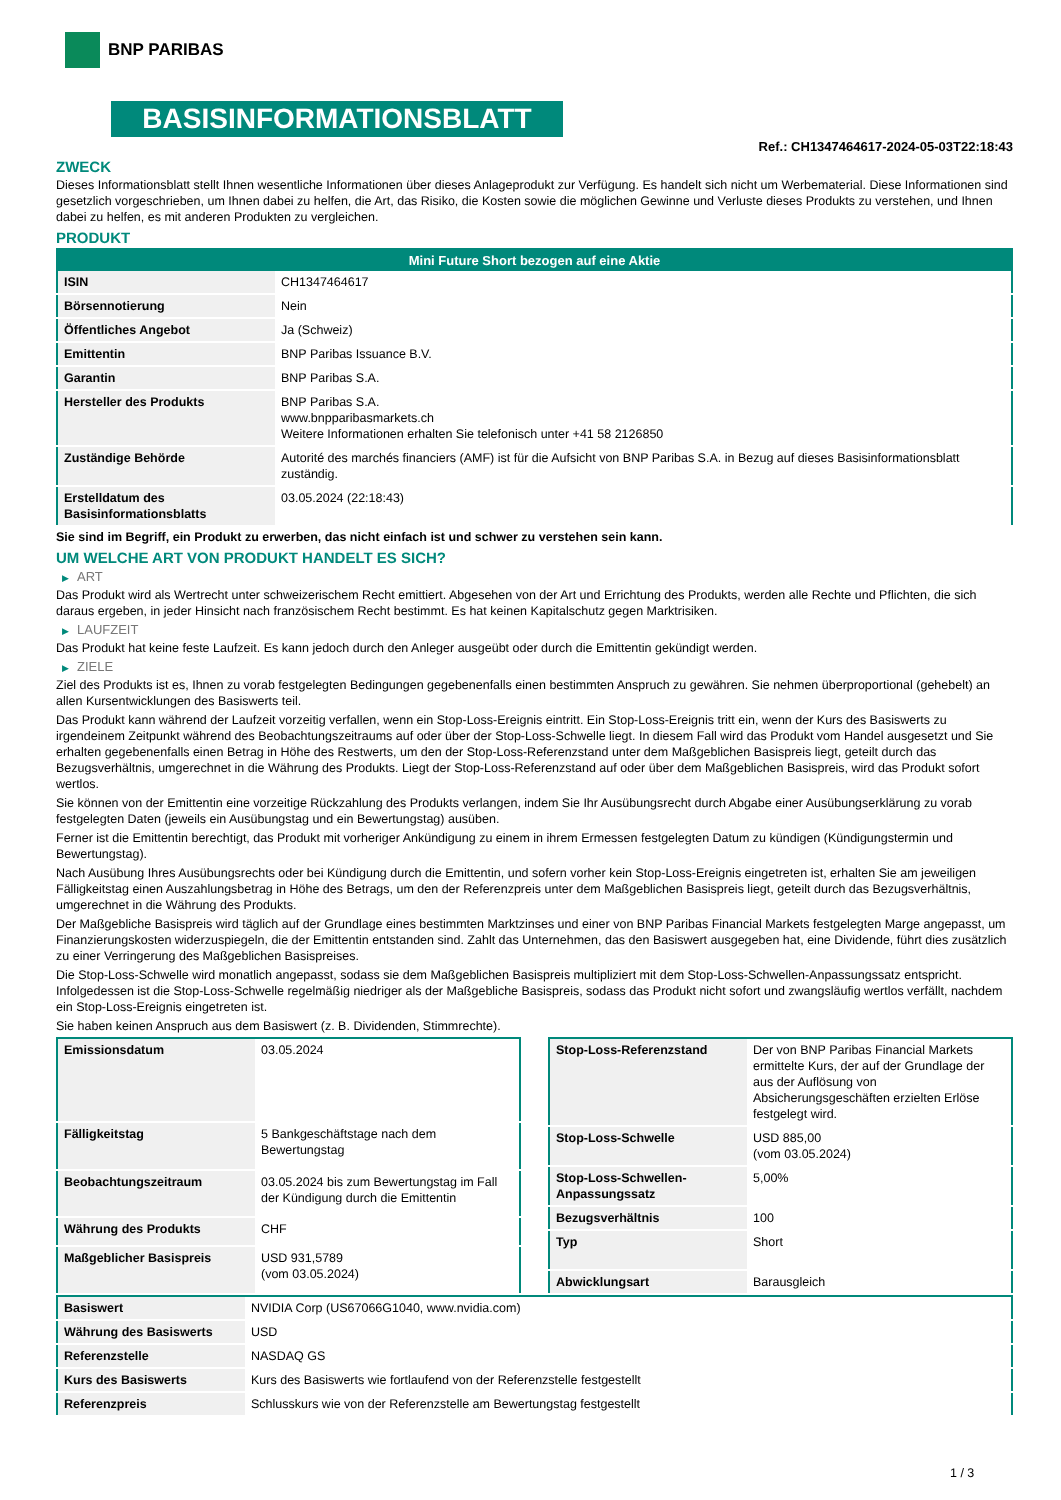BNP PARIBAS
BASISINFORMATIONSBLATT
Ref.: CH1347464617-2024-05-03T22:18:43
ZWECK
Dieses Informationsblatt stellt Ihnen wesentliche Informationen über dieses Anlageprodukt zur Verfügung. Es handelt sich nicht um Werbematerial. Diese Informationen sind gesetzlich vorgeschrieben, um Ihnen dabei zu helfen, die Art, das Risiko, die Kosten sowie die möglichen Gewinne und Verluste dieses Produkts zu verstehen, und Ihnen dabei zu helfen, es mit anderen Produkten zu vergleichen.
PRODUKT
| Mini Future Short bezogen auf eine Aktie | |
| --- | --- |
| ISIN | CH1347464617 |
| Börsennotierung | Nein |
| Öffentliches Angebot | Ja (Schweiz) |
| Emittentin | BNP Paribas Issuance B.V. |
| Garantin | BNP Paribas S.A. |
| Hersteller des Produkts | BNP Paribas S.A. www.bnpparibasmarkets.ch Weitere Informationen erhalten Sie telefonisch unter +41 58 2126850 |
| Zuständige Behörde | Autorité des marchés financiers (AMF) ist für die Aufsicht von BNP Paribas S.A. in Bezug auf dieses Basisinformationsblatt zuständig. |
| Erstelldatum des Basisinformationsblatts | 03.05.2024 (22:18:43) |
Sie sind im Begriff, ein Produkt zu erwerben, das nicht einfach ist und schwer zu verstehen sein kann.
UM WELCHE ART VON PRODUKT HANDELT ES SICH?
▶ ART
Das Produkt wird als Wertrecht unter schweizerischem Recht emittiert. Abgesehen von der Art und Errichtung des Produkts, werden alle Rechte und Pflichten, die sich daraus ergeben, in jeder Hinsicht nach französischem Recht bestimmt. Es hat keinen Kapitalschutz gegen Marktrisiken.
▶ LAUFZEIT
Das Produkt hat keine feste Laufzeit. Es kann jedoch durch den Anleger ausgeübt oder durch die Emittentin gekündigt werden.
▶ ZIELE
Ziel des Produkts ist es, Ihnen zu vorab festgelegten Bedingungen gegebenenfalls einen bestimmten Anspruch zu gewähren. Sie nehmen überproportional (gehebelt) an allen Kursentwicklungen des Basiswerts teil.
Das Produkt kann während der Laufzeit vorzeitig verfallen, wenn ein Stop-Loss-Ereignis eintritt. Ein Stop-Loss-Ereignis tritt ein, wenn der Kurs des Basiswerts zu irgendeinem Zeitpunkt während des Beobachtungszeitraums auf oder über der Stop-Loss-Schwelle liegt. In diesem Fall wird das Produkt vom Handel ausgesetzt und Sie erhalten gegebenenfalls einen Betrag in Höhe des Restwerts, um den der Stop-Loss-Referenzstand unter dem Maßgeblichen Basispreis liegt, geteilt durch das Bezugsverhältnis, umgerechnet in die Währung des Produkts. Liegt der Stop-Loss-Referenzstand auf oder über dem Maßgeblichen Basispreis, wird das Produkt sofort wertlos.
Sie können von der Emittentin eine vorzeitige Rückzahlung des Produkts verlangen, indem Sie Ihr Ausübungsrecht durch Abgabe einer Ausübungserklärung zu vorab festgelegten Daten (jeweils ein Ausübungstag und ein Bewertungstag) ausüben.
Ferner ist die Emittentin berechtigt, das Produkt mit vorheriger Ankündigung zu einem in ihrem Ermessen festgelegten Datum zu kündigen (Kündigungstermin und Bewertungstag).
Nach Ausübung Ihres Ausübungsrechts oder bei Kündigung durch die Emittentin, und sofern vorher kein Stop-Loss-Ereignis eingetreten ist, erhalten Sie am jeweiligen Fälligkeitstag einen Auszahlungsbetrag in Höhe des Betrags, um den der Referenzpreis unter dem Maßgeblichen Basispreis liegt, geteilt durch das Bezugsverhältnis, umgerechnet in die Währung des Produkts.
Der Maßgebliche Basispreis wird täglich auf der Grundlage eines bestimmten Marktzinses und einer von BNP Paribas Financial Markets festgelegten Marge angepasst, um Finanzierungskosten widerzuspiegeln, die der Emittentin entstanden sind. Zahlt das Unternehmen, das den Basiswert ausgegeben hat, eine Dividende, führt dies zusätzlich zu einer Verringerung des Maßgeblichen Basispreises.
Die Stop-Loss-Schwelle wird monatlich angepasst, sodass sie dem Maßgeblichen Basispreis multipliziert mit dem Stop-Loss-Schwellen-Anpassungssatz entspricht. Infolgedessen ist die Stop-Loss-Schwelle regelmäßig niedriger als der Maßgebliche Basispreis, sodass das Produkt nicht sofort und zwangsläufig wertlos verfällt, nachdem ein Stop-Loss-Ereignis eingetreten ist.
Sie haben keinen Anspruch aus dem Basiswert (z. B. Dividenden, Stimmrechte).
| Emissionsdatum | 03.05.2024 |
| Fälligkeitstag | 5 Bankgeschäftstage nach dem Bewertungstag |
| Beobachtungszeitraum | 03.05.2024 bis zum Bewertungstag im Fall der Kündigung durch die Emittentin |
| Währung des Produkts | CHF |
| Maßgeblicher Basispreis | USD 931,5789 (vom 03.05.2024) |
| Stop-Loss-Referenzstand | Der von BNP Paribas Financial Markets ermittelte Kurs, der auf der Grundlage der aus der Auflösung von Absicherungsgeschäften erzielten Erlöse festgelegt wird. |
| Stop-Loss-Schwelle | USD 885,00 (vom 03.05.2024) |
| Stop-Loss-Schwellen-Anpassungssatz | 5,00% |
| Bezugsverhältnis | 100 |
| Typ | Short |
| Abwicklungsart | Barausgleich |
| Basiswert | NVIDIA Corp (US67066G1040, www.nvidia.com) |
| Währung des Basiswerts | USD |
| Referenzstelle | NASDAQ GS |
| Kurs des Basiswerts | Kurs des Basiswerts wie fortlaufend von der Referenzstelle festgestellt |
| Referenzpreis | Schlusskurs wie von der Referenzstelle am Bewertungstag festgestellt |
1 / 3